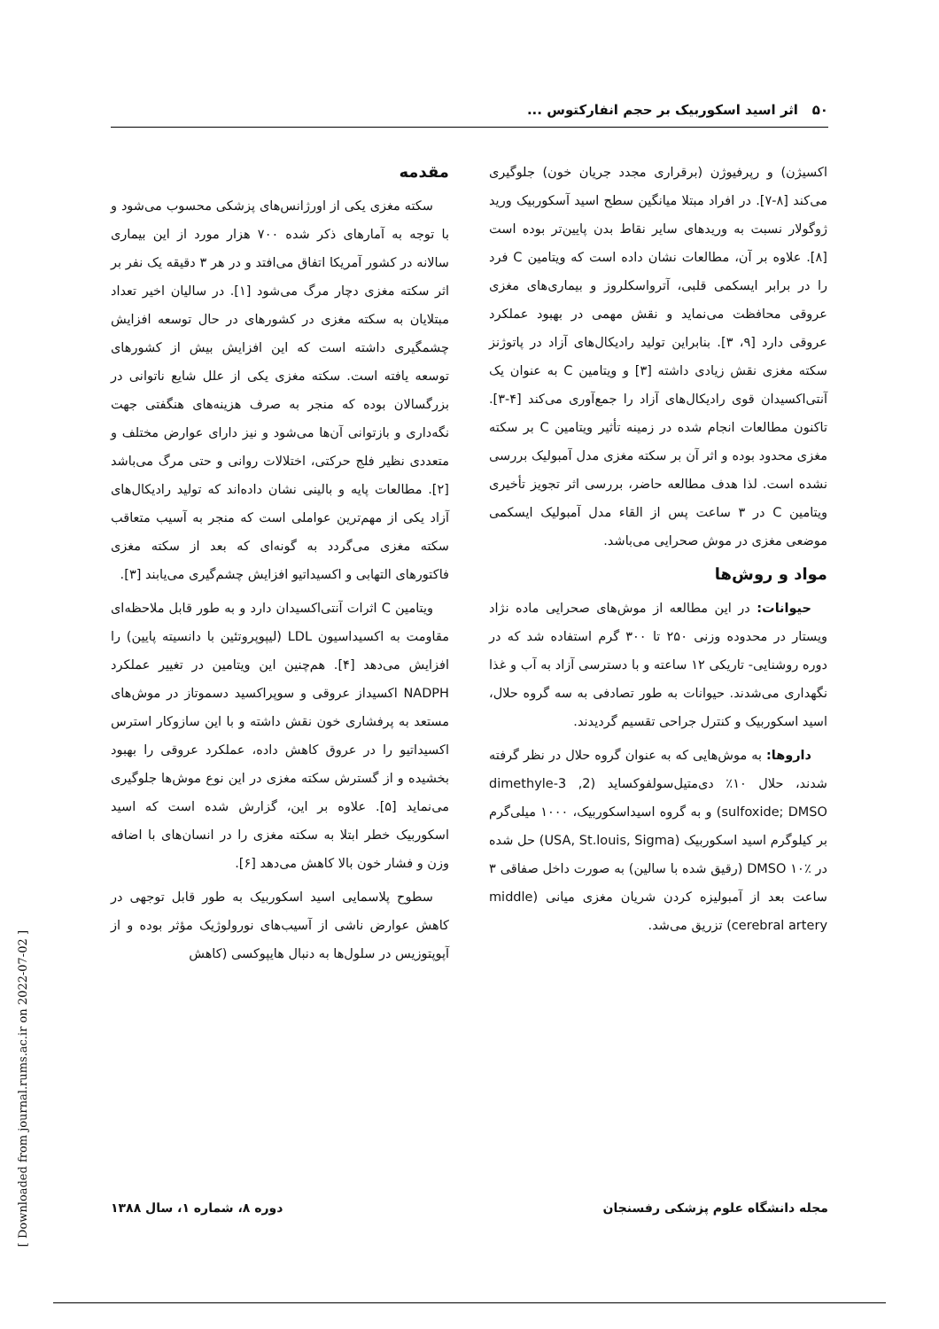۵۰ اثر اسید اسکوربیک بر حجم انفارکتوس ...
مقدمه
سکته مغزی یکی از اورژانس‌های پزشکی محسوب می‌شود و با توجه به آمارهای ذکر شده ۷۰۰ هزار مورد از این بیماری سالانه در کشور آمریکا اتفاق می‌افتد و در هر ۳ دقیقه یک نفر بر اثر سکته مغزی دچار مرگ می‌شود [۱]. در سالیان اخیر تعداد مبتلایان به سکته مغزی در کشورهای در حال توسعه افزایش چشمگیری داشته است که این افزایش بیش از کشورهای توسعه یافته است. سکته مغزی یکی از علل شایع ناتوانی در بزرگسالان بوده که منجر به صرف هزینه‌های هنگفتی جهت نگه‌داری و بازتوانی آن‌ها می‌شود و نیز دارای عوارض مختلف و متعددی نظیر فلج حرکتی، اختلالات روانی و حتی مرگ می‌باشد [۲]. مطالعات پایه و بالینی نشان داده‌اند که تولید رادیکال‌های آزاد یکی از مهم‌ترین عواملی است که منجر به آسیب متعاقب سکته مغزی می‌گردد به گونه‌ای که بعد از سکته مغزی فاکتورهای التهابی و اکسیداتیو افزایش چشم‌گیری می‌یابند [۳].
ویتامین C اثرات آنتی‌اکسیدان دارد و به طور قابل ملاحظه‌ای مقاومت به اکسیداسیون LDL (لیپوپروتئین با دانسیته پایین) را افزایش می‌دهد [۴]. هم‌چنین این ویتامین در تغییر عملکرد NADPH اکسیداز عروقی و سوپراکسید دسموتاز در موش‌های مستعد به پرفشاری خون نقش داشته و با این سازوکار استرس اکسیداتیو را در عروق کاهش داده، عملکرد عروقی را بهبود بخشیده و از گسترش سکته مغزی در این نوع موش‌ها جلوگیری می‌نماید [۵]. علاوه بر این، گزارش شده است که اسید اسکوربیک خطر ابتلا به سکته مغزی را در انسان‌های با اضافه وزن و فشار خون بالا کاهش می‌دهد [۶].
سطوح پلاسمایی اسید اسکوربیک به طور قابل توجهی در کاهش عوارض ناشی از آسیب‌های نورولوژیک مؤثر بوده و از آپوپتوزیس در سلول‌ها به دنبال هایپوکسی (کاهش
اکسیژن) و رپرفیوژن (برقراری مجدد جریان خون) جلوگیری می‌کند [۸-۷]. در افراد مبتلا میانگین سطح اسید آسکوربیک ورید ژوگولار نسبت به وریدهای سایر نقاط بدن پایین‌تر بوده است [۸]. علاوه بر آن، مطالعات نشان داده است که ویتامین C فرد را در برابر ایسکمی قلبی، آترواسکلروز و بیماری‌های مغزی عروقی محافظت می‌نماید و نقش مهمی در بهبود عملکرد عروقی دارد [۹، ۳]. بنابراین تولید رادیکال‌های آزاد در پاتوژنز سکته مغزی نقش زیادی داشته [۳] و ویتامین C به عنوان یک آنتی‌اکسیدان قوی رادیکال‌های آزاد را جمع‌آوری می‌کند [۴-۳]. تاکنون مطالعات انجام شده در زمینه تأثیر ویتامین C بر سکته مغزی محدود بوده و اثر آن بر سکته مغزی مدل آمبولیک بررسی نشده است. لذا هدف مطالعه حاضر، بررسی اثر تجویز تأخیری ویتامین C در ۳ ساعت پس از القاء مدل آمبولیک ایسکمی موضعی مغزی در موش صحرایی می‌باشد.
مواد و روش‌ها
حیوانات: در این مطالعه از موش‌های صحرایی ماده نژاد ویستار در محدوده وزنی ۲۵۰ تا ۳۰۰ گرم استفاده شد که در دوره روشنایی- تاریکی ۱۲ ساعته و با دسترسی آزاد به آب و غذا نگهداری می‌شدند. حیوانات به طور تصادفی به سه گروه حلال، اسید اسکوربیک و کنترل جراحی تقسیم گردیدند.
داروها: به موش‌هایی که به عنوان گروه حلال در نظر گرفته شدند، حلال ۱۰٪ دی‌متیل‌سولفوکساید (2, 3-dimethyle sulfoxide; DMSO) و به گروه اسیداسکوربیک، ۱۰۰۰ میلی‌گرم بر کیلوگرم اسید اسکوربیک (USA, St.louis, Sigma) حل شده در DMSO ۱۰٪ (رقیق شده با سالین) به صورت داخل صفاقی ۳ ساعت بعد از آمبولیزه کردن شریان مغزی میانی (middle cerebral artery) تزریق می‌شد.
مجله دانشگاه علوم پزشکی رفسنجان دوره ۸، شماره ۱، سال ۱۳۸۸
[ Downloaded from journal.rums.ac.ir on 2022-07-02 ]